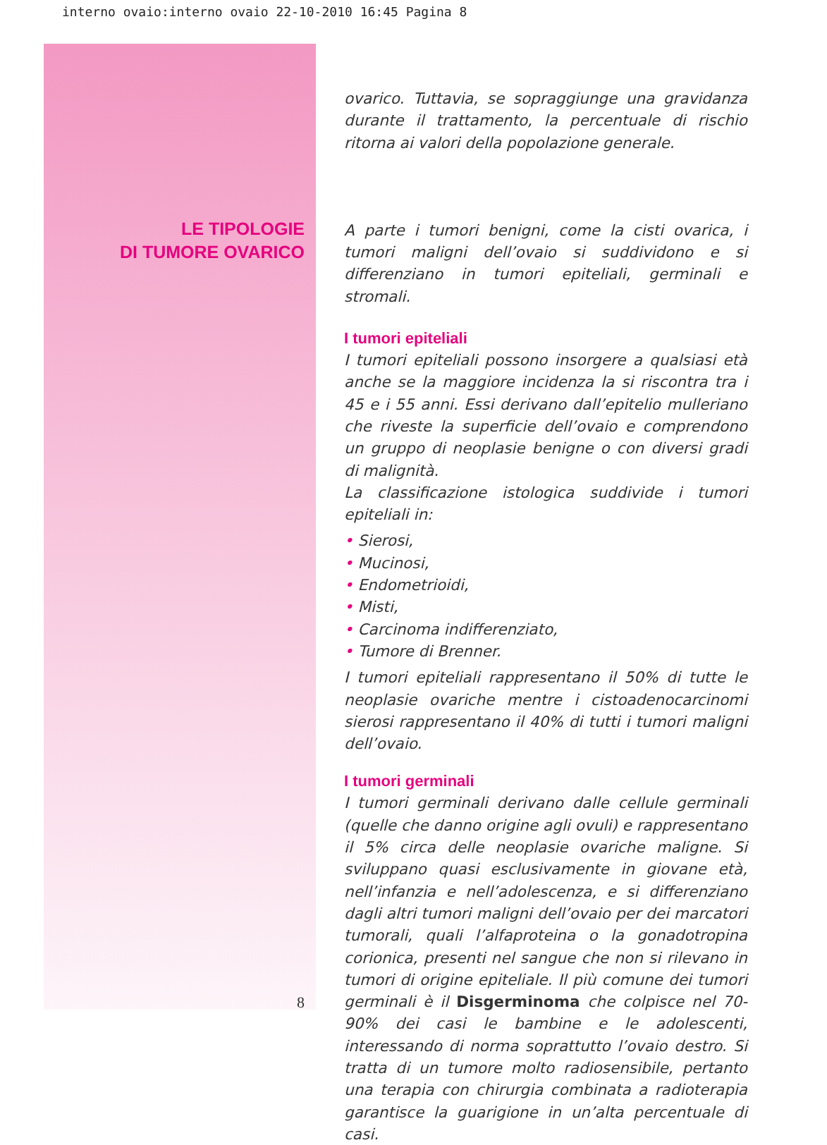interno ovaio:interno ovaio 22-10-2010 16:45 Pagina 8
LE TIPOLOGIE
DI TUMORE OVARICO
8
ovarico. Tuttavia, se sopraggiunge una gravidanza durante il trattamento, la percentuale di rischio ritorna ai valori della popolazione generale.
A parte i tumori benigni, come la cisti ovarica, i tumori maligni dell’ovaio si suddividono e si differenziano in tumori epiteliali, germinali e stromali.
I tumori epiteliali
I tumori epiteliali possono insorgere a qualsiasi età anche se la maggiore incidenza la si riscontra tra i 45 e i 55 anni. Essi derivano dall’epitelio mulleriano che riveste la superficie dell’ovaio e comprendono un gruppo di neoplasie benigne o con diversi gradi di malignità.
La classificazione istologica suddivide i tumori epiteliali in:
• Sierosi,
• Mucinosi,
• Endometrioidi,
• Misti,
• Carcinoma indifferenziato,
• Tumore di Brenner.
I tumori epiteliali rappresentano il 50% di tutte le neoplasie ovariche mentre i cistoadenocarcinomi sierosi rappresentano il 40% di tutti i tumori maligni dell’ovaio.
I tumori germinali
I tumori germinali derivano dalle cellule germinali (quelle che danno origine agli ovuli) e rappresentano il 5% circa delle neoplasie ovariche maligne. Si sviluppano quasi esclusivamente in giovane età, nell’infanzia e nell’adolescenza, e si differenziano dagli altri tumori maligni dell’ovaio per dei marcatori tumorali, quali l’alfaproteina o la gonadotropina corionica, presenti nel sangue che non si rilevano in tumori di origine epiteliale. Il più comune dei tumori germinali è il Disgerminoma che colpisce nel 70-90% dei casi le bambine e le adolescenti, interessando di norma soprattutto l’ovaio destro. Si tratta di un tumore molto radiosensibile, pertanto una terapia con chirurgia combinata a radioterapia garantisce la guarigione in un’alta percentuale di casi.